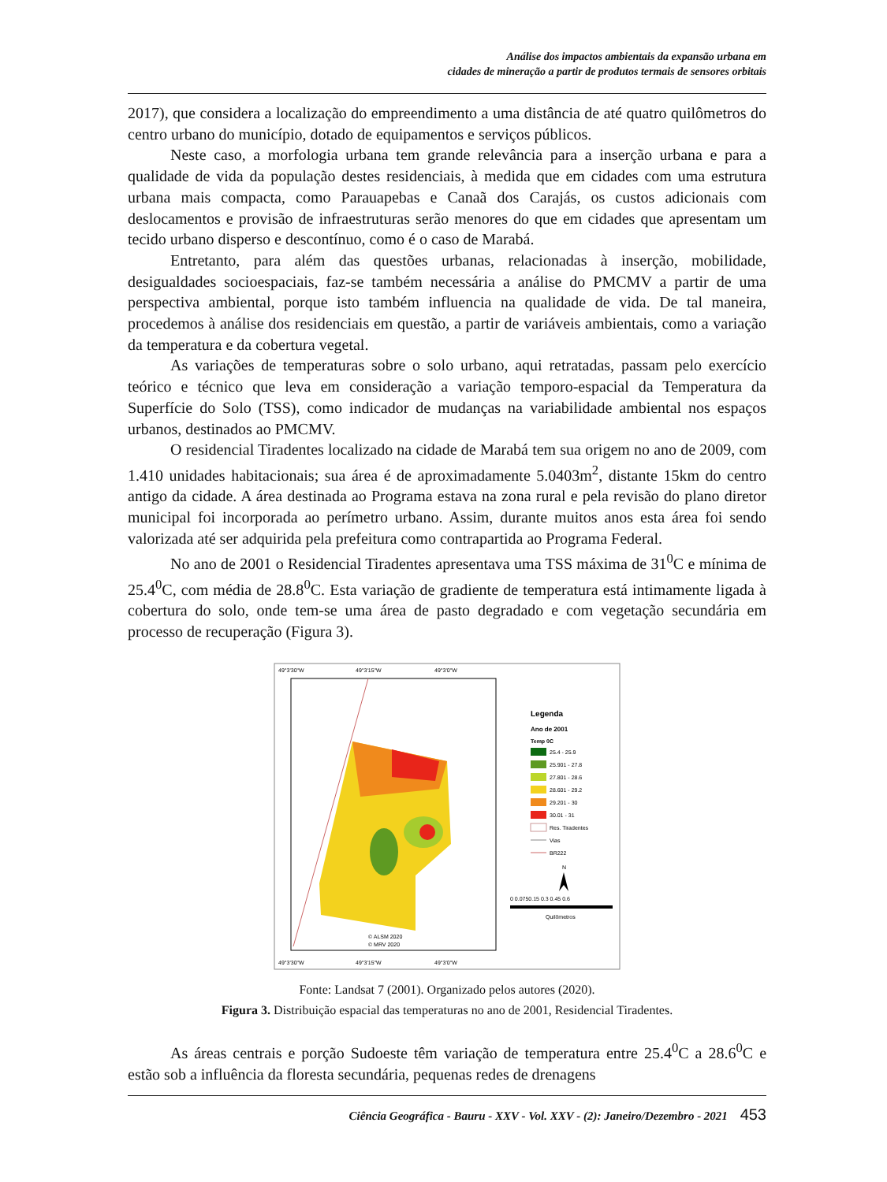Análise dos impactos ambientais da expansão urbana em
cidades de mineração a partir de produtos termais de sensores orbitais
2017), que considera a localização do empreendimento a uma distância de até quatro quilômetros do centro urbano do município, dotado de equipamentos e serviços públicos.
Neste caso, a morfologia urbana tem grande relevância para a inserção urbana e para a qualidade de vida da população destes residenciais, à medida que em cidades com uma estrutura urbana mais compacta, como Parauapebas e Canaã dos Carajás, os custos adicionais com deslocamentos e provisão de infraestruturas serão menores do que em cidades que apresentam um tecido urbano disperso e descontínuo, como é o caso de Marabá.
Entretanto, para além das questões urbanas, relacionadas à inserção, mobilidade, desigualdades socioespaciais, faz-se também necessária a análise do PMCMV a partir de uma perspectiva ambiental, porque isto também influencia na qualidade de vida. De tal maneira, procedemos à análise dos residenciais em questão, a partir de variáveis ambientais, como a variação da temperatura e da cobertura vegetal.
As variações de temperaturas sobre o solo urbano, aqui retratadas, passam pelo exercício teórico e técnico que leva em consideração a variação temporo-espacial da Temperatura da Superfície do Solo (TSS), como indicador de mudanças na variabilidade ambiental nos espaços urbanos, destinados ao PMCMV.
O residencial Tiradentes localizado na cidade de Marabá tem sua origem no ano de 2009, com 1.410 unidades habitacionais; sua área é de aproximadamente 5.0403m<sup>2</sup>, distante 15km do centro antigo da cidade. A área destinada ao Programa estava na zona rural e pela revisão do plano diretor municipal foi incorporada ao perímetro urbano. Assim, durante muitos anos esta área foi sendo valorizada até ser adquirida pela prefeitura como contrapartida ao Programa Federal.
No ano de 2001 o Residencial Tiradentes apresentava uma TSS máxima de 31<sup>0</sup>C e mínima de 25.4<sup>0</sup>C, com média de 28.8<sup>0</sup>C. Esta variação de gradiente de temperatura está intimamente ligada à cobertura do solo, onde tem-se uma área de pasto degradado e com vegetação secundária em processo de recuperação (Figura 3).
49°3'30"W
49°3'15"W
49°3'0"W
49°3'30"W
49°3'15"W
49°3'0"W
Legenda
Ano de 2001
Temp 0C
25.4 - 25.9
25.901 - 27.8
27.801 - 28.6
28.601 - 29.2
29.201 - 30
30.01 - 31
Res. Tiradentes
Vias
BR222
N
0 0.0750.15 0.3 0.45 0.6
Quilômetros
© ALSM 2020
© MRV 2020
Fonte: Landsat 7 (2001). Organizado pelos autores (2020).
Figura 3. Distribuição espacial das temperaturas no ano de 2001, Residencial Tiradentes.
As áreas centrais e porção Sudoeste têm variação de temperatura entre 25.4<sup>0</sup>C a 28.6<sup>0</sup>C e estão sob a influência da floresta secundária, pequenas redes de drenagens
Ciência Geográfica - Bauru - XXV - Vol. XXV - (2): Janeiro/Dezembro - 2021 453